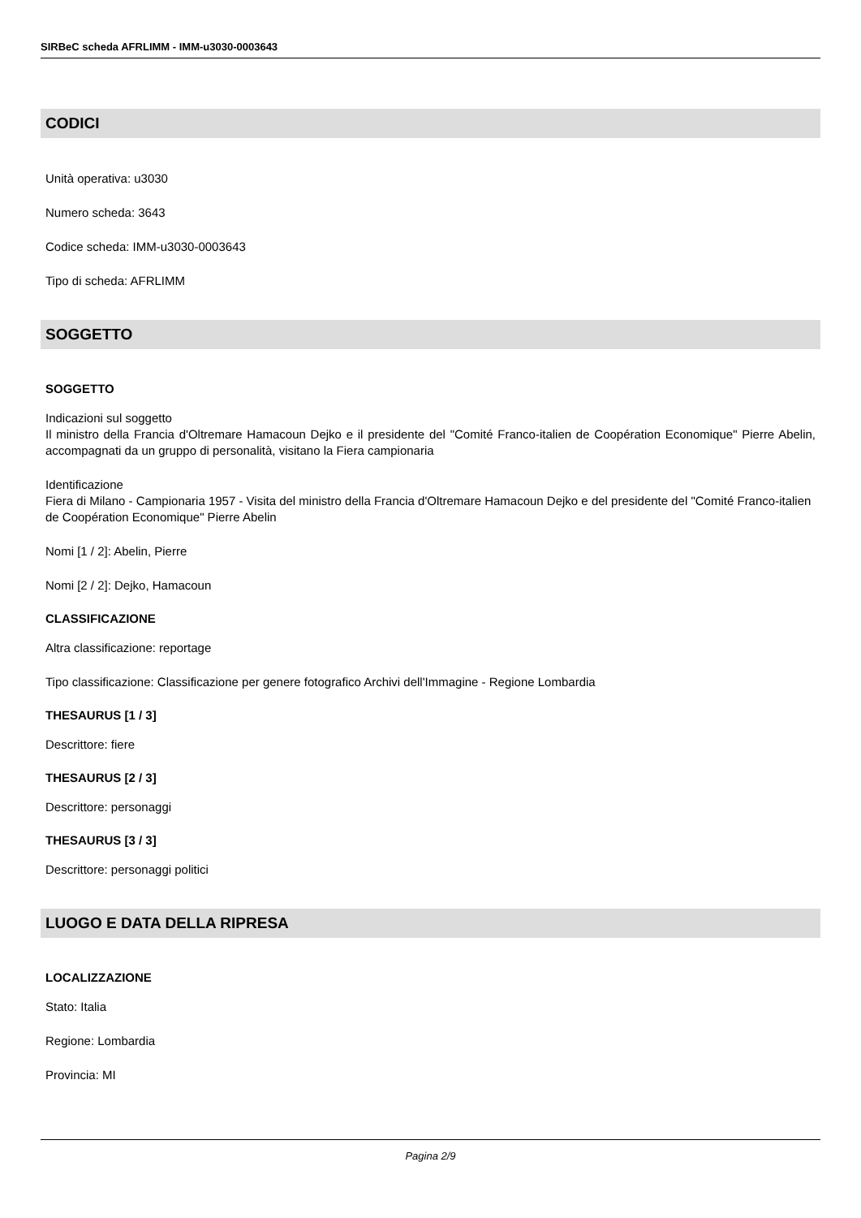SIRBeC scheda AFRLIMM - IMM-u3030-0003643
CODICI
Unità operativa: u3030
Numero scheda: 3643
Codice scheda: IMM-u3030-0003643
Tipo di scheda: AFRLIMM
SOGGETTO
SOGGETTO
Indicazioni sul soggetto
Il ministro della Francia d'Oltremare Hamacoun Dejko e il presidente del "Comité Franco-italien de Coopération Economique" Pierre Abelin, accompagnati da un gruppo di personalità, visitano la Fiera campionaria
Identificazione
Fiera di Milano - Campionaria 1957 - Visita del ministro della Francia d'Oltremare Hamacoun Dejko e del presidente del "Comité Franco-italien de Coopération Economique" Pierre Abelin
Nomi [1 / 2]: Abelin, Pierre
Nomi [2 / 2]: Dejko, Hamacoun
CLASSIFICAZIONE
Altra classificazione: reportage
Tipo classificazione: Classificazione per genere fotografico Archivi dell'Immagine - Regione Lombardia
THESAURUS [1 / 3]
Descrittore: fiere
THESAURUS [2 / 3]
Descrittore: personaggi
THESAURUS [3 / 3]
Descrittore: personaggi politici
LUOGO E DATA DELLA RIPRESA
LOCALIZZAZIONE
Stato: Italia
Regione: Lombardia
Provincia: MI
Pagina 2/9